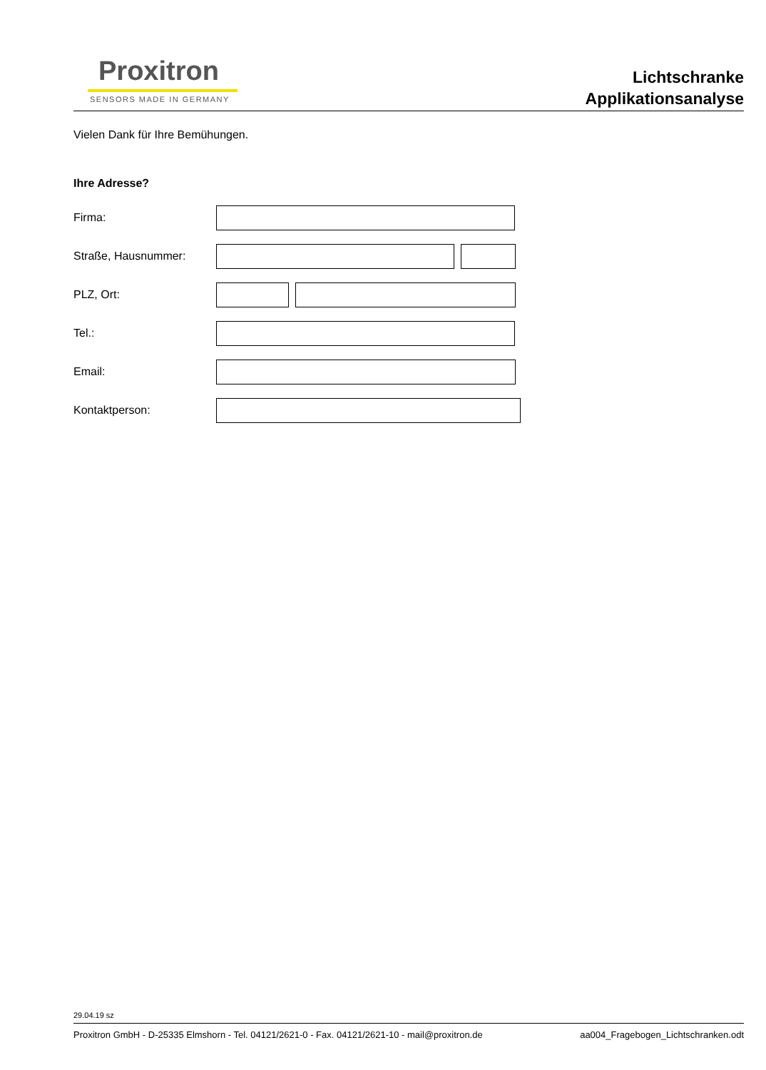Proxitron
SENSORS MADE IN GERMANY
Lichtschranke
Applikationsanalyse
Vielen Dank für Ihre Bemühungen.
Ihre Adresse?
Firma:
Straße, Hausnummer:
PLZ, Ort:
Tel.:
Email:
Kontaktperson:
29.04.19 sz
Proxitron GmbH - D-25335 Elmshorn - Tel. 04121/2621-0 - Fax. 04121/2621-10 - mail@proxitron.de aa004_Fragebogen_Lichtschranken.odt